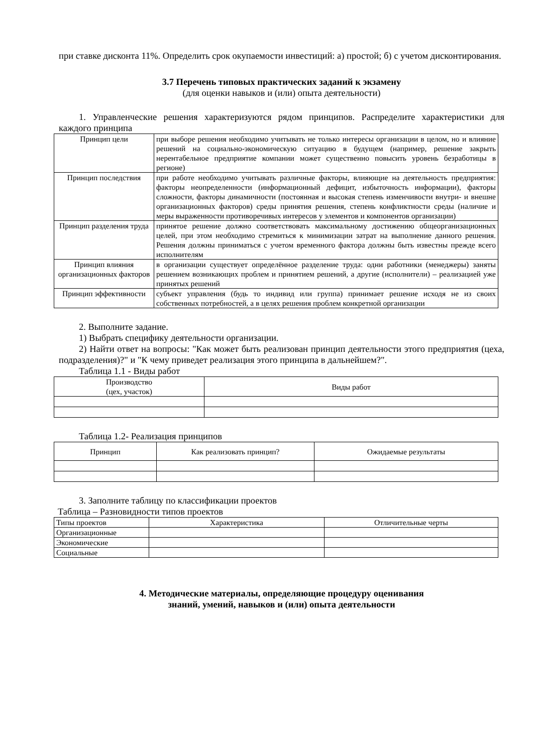при ставке дисконта 11%. Определить срок окупаемости инвестиций: а) простой; б) с учетом дисконтирования.
3.7 Перечень типовых практических заданий к экзамену
(для оценки навыков и (или) опыта деятельности)
1. Управленческие решения характеризуются рядом принципов. Распределите характеристики для каждого принципа
| Принцип цели | при выборе решения необходимо учитывать не только интересы организации в целом, но и влияние решений на социально-экономическую ситуацию в будущем (например, решение закрыть нерентабельное предприятие компании может существенно повысить уровень безработицы в регионе) |
| Принцип последствия | при работе необходимо учитывать различные факторы, влияющие на деятельность предприятия: факторы неопределенности (информационный дефицит, избыточность информации), факторы сложности, факторы динамичности (постоянная и высокая степень изменчивости внутри- и внешне организационных факторов) среды принятия решения, степень конфликтности среды (наличие и меры выраженности противоречивых интересов у элементов и компонентов организации) |
| Принцип разделения труда | принятое решение должно соответствовать максимальному достижению общеорганизационных целей, при этом необходимо стремиться к минимизации затрат на выполнение данного решения. Решения должны приниматься с учетом временного фактора должны быть известны прежде всего исполнителям |
| Принцип влияния организационных факторов | в организации существует определённое разделение труда: одни работники (менеджеры) заняты решением возникающих проблем и принятием решений, а другие (исполнители) – реализацией уже принятых решений |
| Принцип эффективности | субъект управления (будь то индивид или группа) принимает решение исходя не из своих собственных потребностей, а в целях решения проблем конкретной организации |
2. Выполните задание.
1) Выбрать специфику деятельности организации.
2) Найти ответ на вопросы: "Как может быть реализован принцип деятельности этого предприятия (цеха, подразделения)?" и "К чему приведет реализация этого принципа в дальнейшем?".
Таблица 1.1 - Виды работ
| Производство (цех, участок) | Виды работ |
| --- | --- |
Таблица 1.2- Реализация принципов
| Принцип | Как реализовать принцип? | Ожидаемые результаты |
| --- | --- | --- |
3. Заполните таблицу по классификации проектов
Таблица – Разновидности типов проектов
| Типы проектов | Характеристика | Отличительные черты |
| Организационные | | |
| Экономические | | |
| Социальные | | |
4. Методические материалы, определяющие процедуру оценивания
знаний, умений, навыков и (или) опыта деятельности